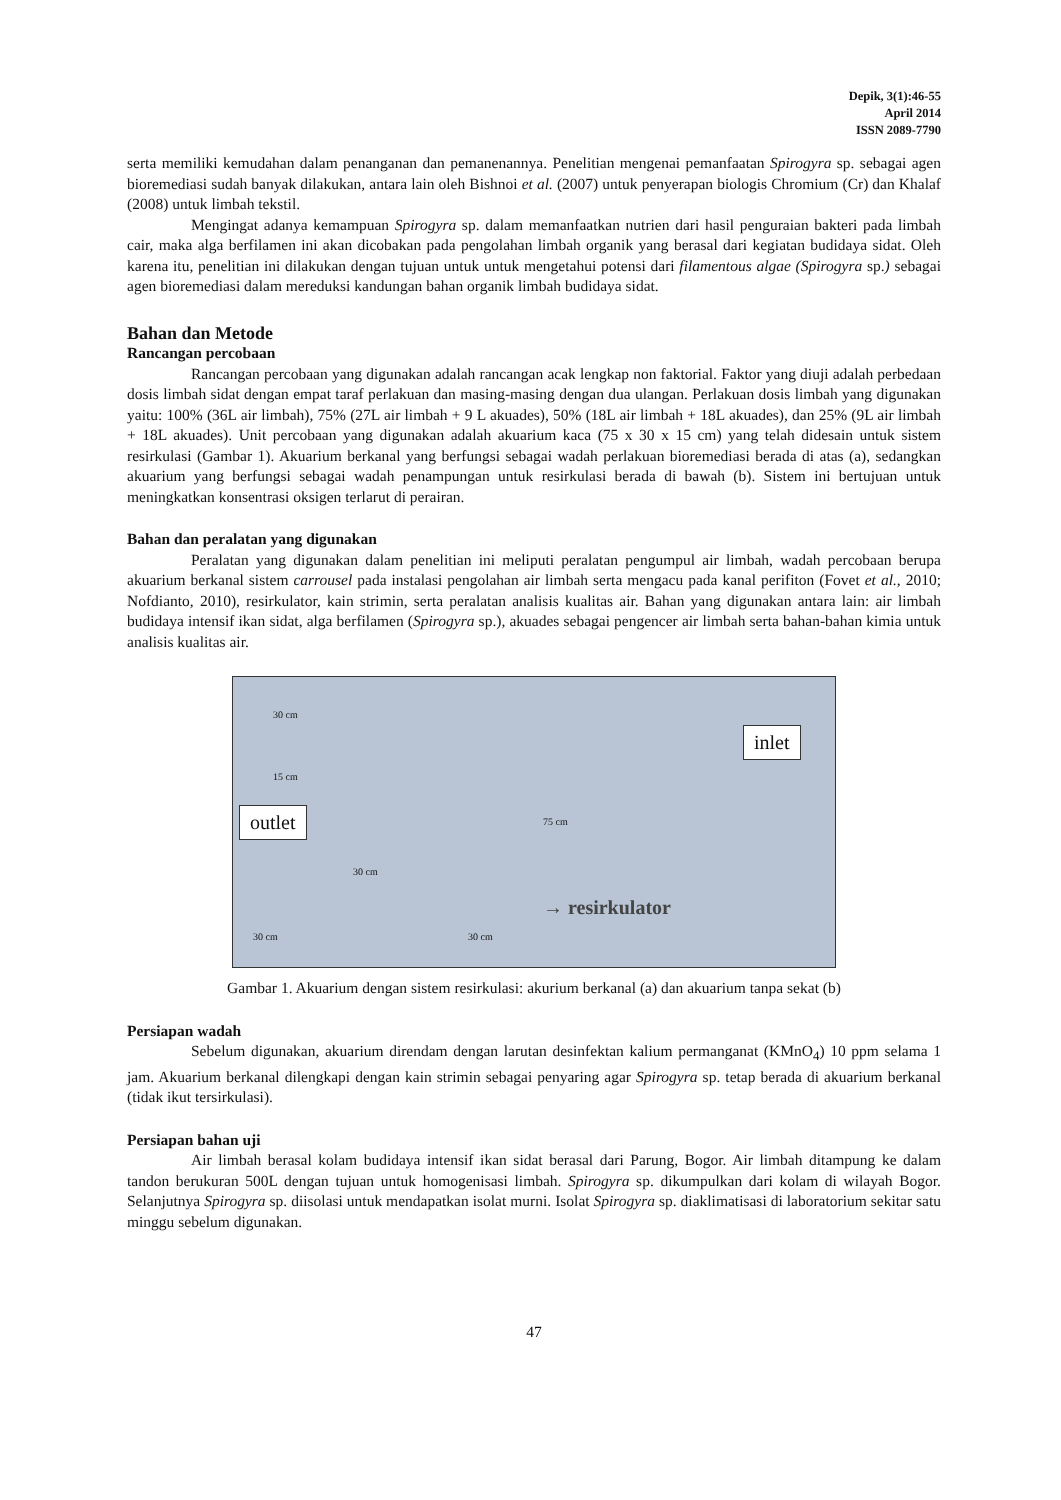Depik, 3(1):46-55
April 2014
ISSN 2089-7790
serta memiliki kemudahan dalam penanganan dan pemanenannya. Penelitian mengenai pemanfaatan Spirogyra sp. sebagai agen bioremediasi sudah banyak dilakukan, antara lain oleh Bishnoi et al. (2007) untuk penyerapan biologis Chromium (Cr) dan Khalaf (2008) untuk limbah tekstil.
Mengingat adanya kemampuan Spirogyra sp. dalam memanfaatkan nutrien dari hasil penguraian bakteri pada limbah cair, maka alga berfilamen ini akan dicobakan pada pengolahan limbah organik yang berasal dari kegiatan budidaya sidat. Oleh karena itu, penelitian ini dilakukan dengan tujuan untuk untuk mengetahui potensi dari filamentous algae (Spirogyra sp.) sebagai agen bioremediasi dalam mereduksi kandungan bahan organik limbah budidaya sidat.
Bahan dan Metode
Rancangan percobaan
Rancangan percobaan yang digunakan adalah rancangan acak lengkap non faktorial. Faktor yang diuji adalah perbedaan dosis limbah sidat dengan empat taraf perlakuan dan masing-masing dengan dua ulangan. Perlakuan dosis limbah yang digunakan yaitu: 100% (36L air limbah), 75% (27L air limbah + 9 L akuades), 50% (18L air limbah + 18L akuades), dan 25% (9L air limbah + 18L akuades). Unit percobaan yang digunakan adalah akuarium kaca (75 x 30 x 15 cm) yang telah didesain untuk sistem resirkulasi (Gambar 1). Akuarium berkanal yang berfungsi sebagai wadah perlakuan bioremediasi berada di atas (a), sedangkan akuarium yang berfungsi sebagai wadah penampungan untuk resirkulasi berada di bawah (b). Sistem ini bertujuan untuk meningkatkan konsentrasi oksigen terlarut di perairan.
Bahan dan peralatan yang digunakan
Peralatan yang digunakan dalam penelitian ini meliputi peralatan pengumpul air limbah, wadah percobaan berupa akuarium berkanal sistem carrousel pada instalasi pengolahan air limbah serta mengacu pada kanal perifiton (Fovet et al., 2010; Nofdianto, 2010), resirkulator, kain strimin, serta peralatan analisis kualitas air. Bahan yang digunakan antara lain: air limbah budidaya intensif ikan sidat, alga berfilamen (Spirogyra sp.), akuades sebagai pengencer air limbah serta bahan-bahan kimia untuk analisis kualitas air.
inlet
outlet
→ resirkulator
30 cm
15 cm
75 cm
30 cm
30 cm 30 cm
Gambar 1. Akuarium dengan sistem resirkulasi: akurium berkanal (a) dan akuarium tanpa sekat (b)
Persiapan wadah
Sebelum digunakan, akuarium direndam dengan larutan desinfektan kalium permanganat (KMnO<sub>4</sub>) 10 ppm selama 1 jam. Akuarium berkanal dilengkapi dengan kain strimin sebagai penyaring agar Spirogyra sp. tetap berada di akuarium berkanal (tidak ikut tersirkulasi).
Persiapan bahan uji
Air limbah berasal kolam budidaya intensif ikan sidat berasal dari Parung, Bogor. Air limbah ditampung ke dalam tandon berukuran 500L dengan tujuan untuk homogenisasi limbah. Spirogyra sp. dikumpulkan dari kolam di wilayah Bogor. Selanjutnya Spirogyra sp. diisolasi untuk mendapatkan isolat murni. Isolat Spirogyra sp. diaklimatisasi di laboratorium sekitar satu minggu sebelum digunakan.
47